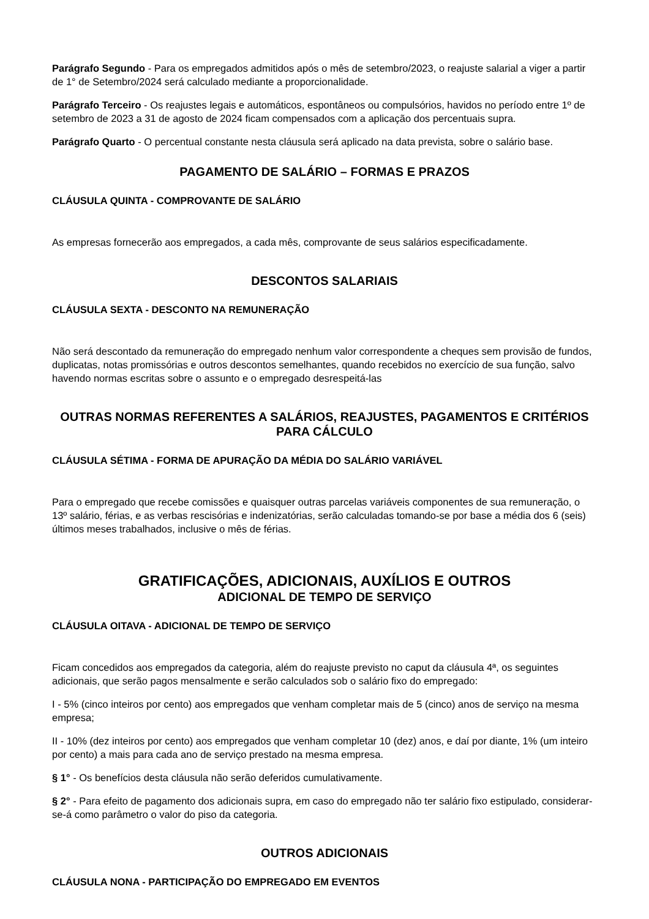Parágrafo Segundo - Para os empregados admitidos após o mês de setembro/2023, o reajuste salarial a viger a partir de 1° de Setembro/2024 será calculado mediante a proporcionalidade.
Parágrafo Terceiro - Os reajustes legais e automáticos, espontâneos ou compulsórios, havidos no período entre 1º de setembro de 2023 a 31 de agosto de 2024 ficam compensados com a aplicação dos percentuais supra.
Parágrafo Quarto - O percentual constante nesta cláusula será aplicado na data prevista, sobre o salário base.
PAGAMENTO DE SALÁRIO – FORMAS E PRAZOS
CLÁUSULA QUINTA - COMPROVANTE DE SALÁRIO
As empresas fornecerão aos empregados, a cada mês, comprovante de seus salários especificadamente.
DESCONTOS SALARIAIS
CLÁUSULA SEXTA - DESCONTO NA REMUNERAÇÃO
Não será descontado da remuneração do empregado nenhum valor correspondente a cheques sem provisão de fundos, duplicatas, notas promissórias e outros descontos semelhantes, quando recebidos no exercício de sua função, salvo havendo normas escritas sobre o assunto e o empregado desrespeitá-las
OUTRAS NORMAS REFERENTES A SALÁRIOS, REAJUSTES, PAGAMENTOS E CRITÉRIOS PARA CÁLCULO
CLÁUSULA SÉTIMA - FORMA DE APURAÇÃO DA MÉDIA DO SALÁRIO VARIÁVEL
Para o empregado que recebe comissões e quaisquer outras parcelas variáveis componentes de sua remuneração, o 13º salário, férias, e as verbas rescisórias e indenizatórias, serão calculadas tomando-se por base a média dos 6 (seis) últimos meses trabalhados, inclusive o mês de férias.
GRATIFICAÇÕES, ADICIONAIS, AUXÍLIOS E OUTROS
ADICIONAL DE TEMPO DE SERVIÇO
CLÁUSULA OITAVA - ADICIONAL DE TEMPO DE SERVIÇO
Ficam concedidos aos empregados da categoria, além do reajuste previsto no caput da cláusula 4ª, os seguintes adicionais, que serão pagos mensalmente e serão calculados sob o salário fixo do empregado:
I - 5% (cinco inteiros por cento) aos empregados que venham completar mais de 5 (cinco) anos de serviço na mesma empresa;
II - 10% (dez inteiros por cento) aos empregados que venham completar 10 (dez) anos, e daí por diante, 1% (um inteiro por cento) a mais para cada ano de serviço prestado na mesma empresa.
§ 1° - Os benefícios desta cláusula não serão deferidos cumulativamente.
§ 2° - Para efeito de pagamento dos adicionais supra, em caso do empregado não ter salário fixo estipulado, considerar-se-á como parâmetro o valor do piso da categoria.
OUTROS ADICIONAIS
CLÁUSULA NONA - PARTICIPAÇÃO DO EMPREGADO EM EVENTOS